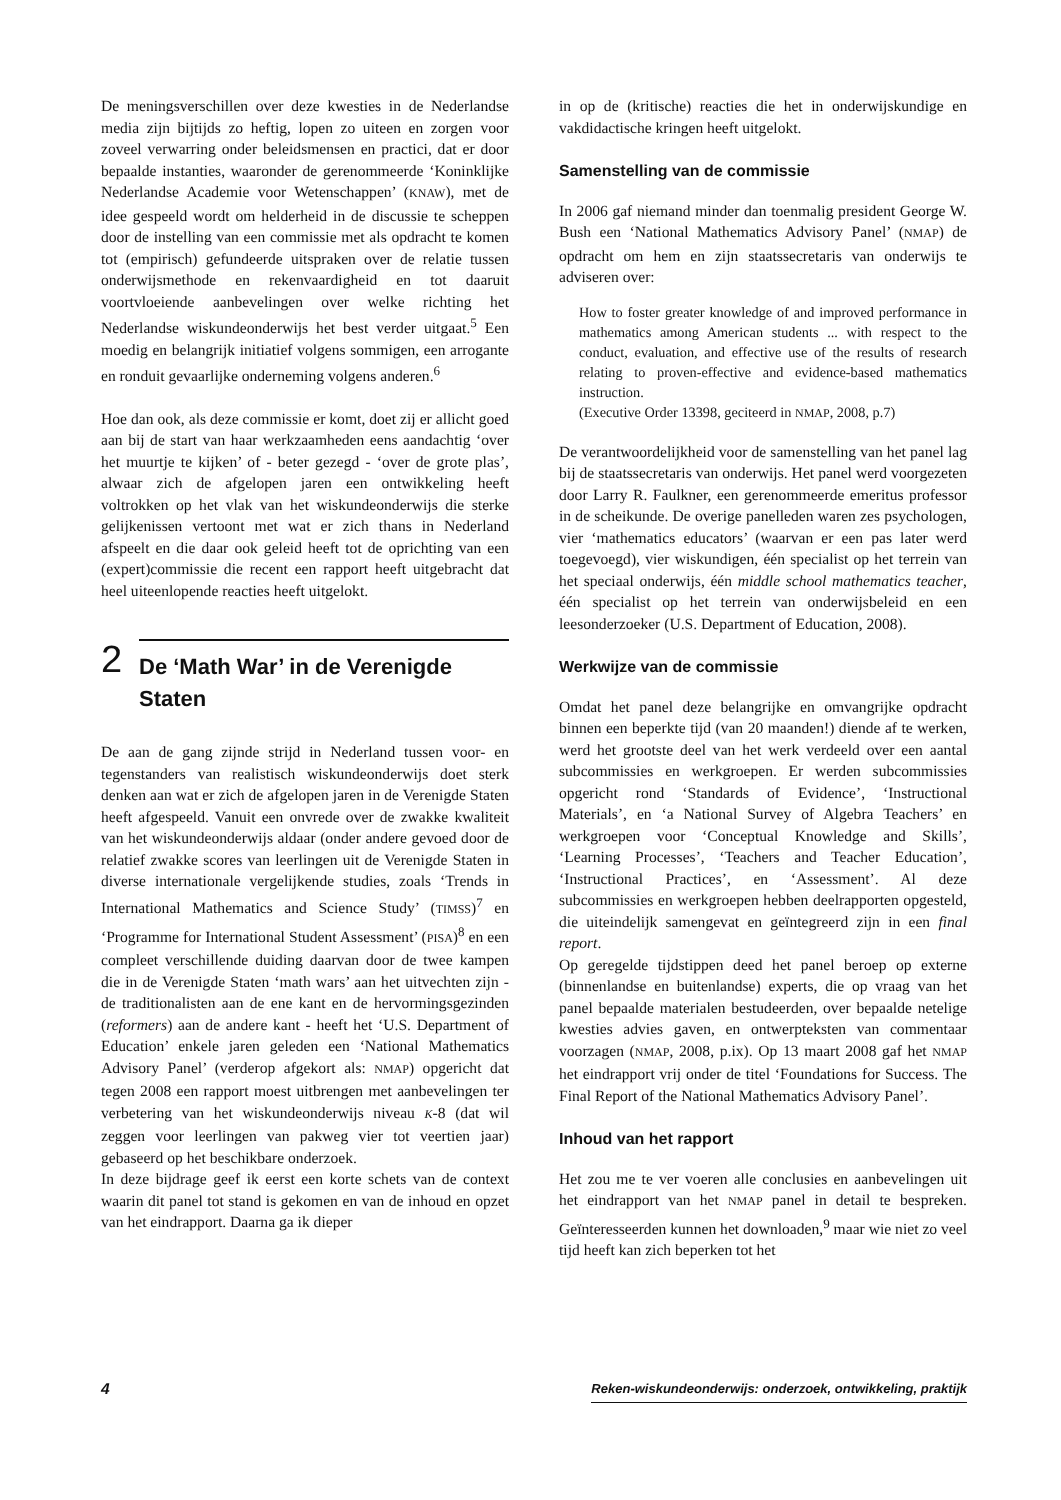De meningsverschillen over deze kwesties in de Nederlandse media zijn bijtijds zo heftig, lopen zo uiteen en zorgen voor zoveel verwarring onder beleidsmensen en practici, dat er door bepaalde instanties, waaronder de gerenommeerde ‘Koninklijke Nederlandse Academie voor Wetenschappen’ (KNAW), met de idee gespeeld wordt om helderheid in de discussie te scheppen door de instelling van een commissie met als opdracht te komen tot (empirisch) gefundeerde uitspraken over de relatie tussen onderwijsmethode en rekenvaardigheid en tot daaruit voortvloeiende aanbevelingen over welke richting het Nederlandse wiskundeonderwijs het best verder uitgaat.<sup>5</sup> Een moedig en belangrijk initiatief volgens sommigen, een arrogante en ronduit gevaarlijke onderneming volgens anderen.<sup>6</sup>
Hoe dan ook, als deze commissie er komt, doet zij er allicht goed aan bij de start van haar werkzaamheden eens aandachtig ‘over het muurtje te kijken’ of - beter gezegd - ‘over de grote plas’, alwaar zich de afgelopen jaren een ontwikkeling heeft voltrokken op het vlak van het wiskundeonderwijs die sterke gelijkenissen vertoont met wat er zich thans in Nederland afspeelt en die daar ook geleid heeft tot de oprichting van een (expert)commissie die recent een rapport heeft uitgebracht dat heel uiteenlopende reacties heeft uitgelokt.
2
De ‘Math War’ in de Verenigde Staten
De aan de gang zijnde strijd in Nederland tussen voor- en tegenstanders van realistisch wiskundeonderwijs doet sterk denken aan wat er zich de afgelopen jaren in de Verenigde Staten heeft afgespeeld. Vanuit een onvrede over de zwakke kwaliteit van het wiskundeonderwijs aldaar (onder andere gevoed door de relatief zwakke scores van leerlingen uit de Verenigde Staten in diverse internationale vergelijkende studies, zoals ‘Trends in International Mathematics and Science Study’ (TIMSS)<sup>7</sup> en ‘Programme for International Student Assessment’ (PISA)<sup>8</sup> en een compleet verschillende duiding daarvan door de twee kampen die in de Verenigde Staten ‘math wars’ aan het uitvechten zijn - de traditionalisten aan de ene kant en de hervormingsgezinden (reformers) aan de andere kant - heeft het ‘U.S. Department of Education’ enkele jaren geleden een ‘National Mathematics Advisory Panel’ (verderop afgekort als: NMAP) opgericht dat tegen 2008 een rapport moest uitbrengen met aanbevelingen ter verbetering van het wiskundeonderwijs niveau K-8 (dat wil zeggen voor leerlingen van pakweg vier tot veertien jaar) gebaseerd op het beschikbare onderzoek.
In deze bijdrage geef ik eerst een korte schets van de context waarin dit panel tot stand is gekomen en van de inhoud en opzet van het eindrapport. Daarna ga ik dieper
in op de (kritische) reacties die het in onderwijskundige en vakdidactische kringen heeft uitgelokt.
Samenstelling van de commissie
In 2006 gaf niemand minder dan toenmalig president George W. Bush een ‘National Mathematics Advisory Panel’ (NMAP) de opdracht om hem en zijn staatssecretaris van onderwijs te adviseren over:
How to foster greater knowledge of and improved performance in mathematics among American students ... with respect to the conduct, evaluation, and effective use of the results of research relating to proven-effective and evidence-based mathematics instruction.
(Executive Order 13398, geciteerd in NMAP, 2008, p.7)
De verantwoordelijkheid voor de samenstelling van het panel lag bij de staatssecretaris van onderwijs. Het panel werd voorgezeten door Larry R. Faulkner, een gerenommeerde emeritus professor in de scheikunde. De overige panelleden waren zes psychologen, vier ‘mathematics educators’ (waarvan er een pas later werd toegevoegd), vier wiskundigen, één specialist op het terrein van het speciaal onderwijs, één middle school mathematics teacher, één specialist op het terrein van onderwijsbeleid en een leesonderzoeker (U.S. Department of Education, 2008).
Werkwijze van de commissie
Omdat het panel deze belangrijke en omvangrijke opdracht binnen een beperkte tijd (van 20 maanden!) diende af te werken, werd het grootste deel van het werk verdeeld over een aantal subcommissies en werkgroepen. Er werden subcommissies opgericht rond ‘Standards of Evidence’, ‘Instructional Materials’, en ‘a National Survey of Algebra Teachers’ en werkgroepen voor ‘Conceptual Knowledge and Skills’, ‘Learning Processes’, ‘Teachers and Teacher Education’, ‘Instructional Practices’, en ‘Assessment’. Al deze subcommissies en werkgroepen hebben deelrapporten opgesteld, die uiteindelijk samengevat en geïntegreerd zijn in een final report.
Op geregelde tijdstippen deed het panel beroep op externe (binnenlandse en buitenlandse) experts, die op vraag van het panel bepaalde materialen bestudeerden, over bepaalde netelige kwesties advies gaven, en ontwerpteksten van commentaar voorzagen (NMAP, 2008, p.ix). Op 13 maart 2008 gaf het NMAP het eindrapport vrij onder de titel ‘Foundations for Success. The Final Report of the National Mathematics Advisory Panel’.
Inhoud van het rapport
Het zou me te ver voeren alle conclusies en aanbevelingen uit het eindrapport van het NMAP panel in detail te bespreken. Geïnteresseerden kunnen het downloaden,<sup>9</sup> maar wie niet zo veel tijd heeft kan zich beperken tot het
4 Reken-wiskundeonderwijs: onderzoek, ontwikkeling, praktijk